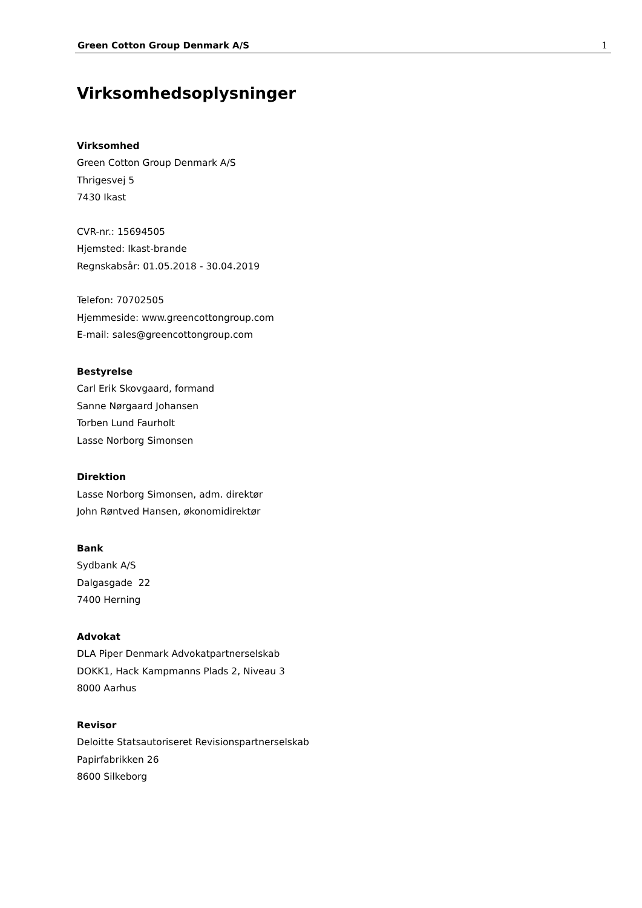Green Cotton Group Denmark A/S 1
Virksomhedsoplysninger
Virksomhed
Green Cotton Group Denmark A/S
Thrigesvej 5
7430 Ikast
CVR-nr.: 15694505
Hjemsted: Ikast-brande
Regnskabsår: 01.05.2018 - 30.04.2019
Telefon: 70702505
Hjemmeside: www.greencottongroup.com
E-mail: sales@greencottongroup.com
Bestyrelse
Carl Erik Skovgaard, formand
Sanne Nørgaard Johansen
Torben Lund Faurholt
Lasse Norborg Simonsen
Direktion
Lasse Norborg Simonsen, adm. direktør
John Røntved Hansen, økonomidirektør
Bank
Sydbank A/S
Dalgasgade 22
7400 Herning
Advokat
DLA Piper Denmark Advokatpartnerselskab
DOKK1, Hack Kampmanns Plads 2, Niveau 3
8000 Aarhus
Revisor
Deloitte Statsautoriseret Revisionspartnerselskab
Papirfabrikken 26
8600 Silkeborg